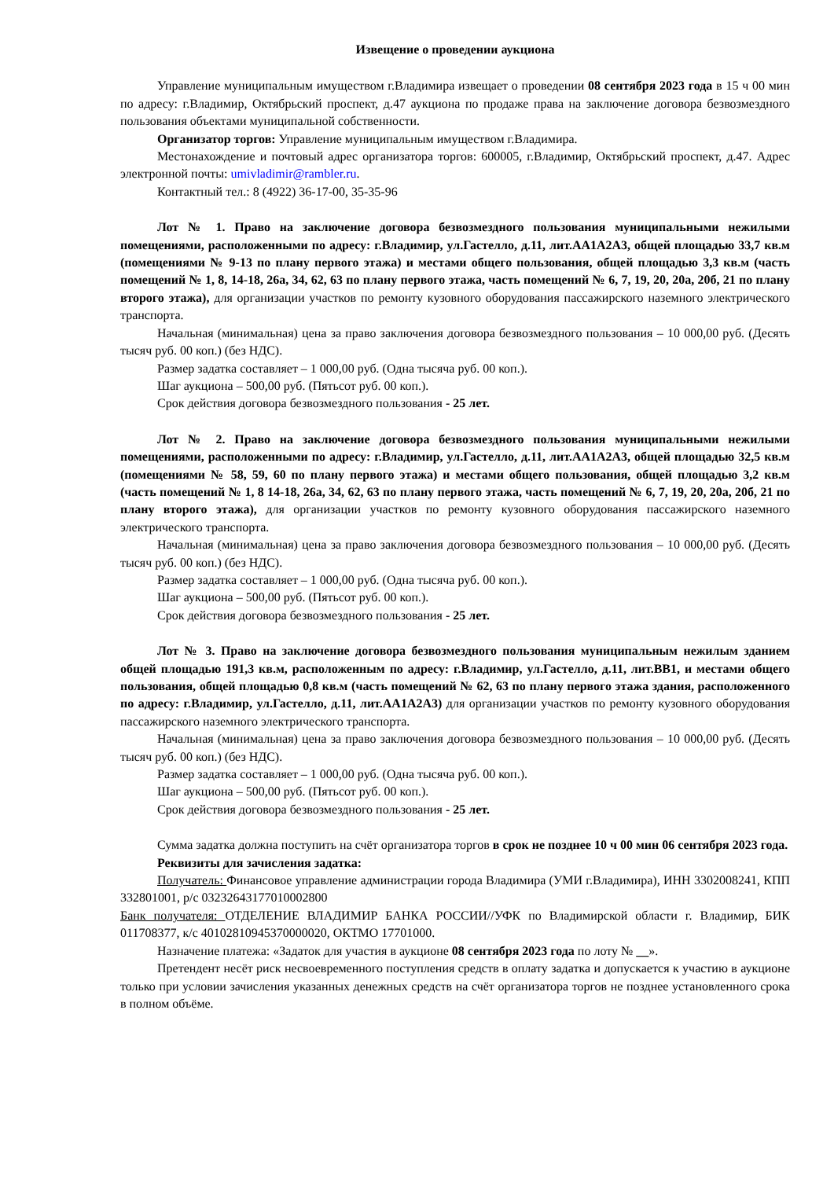Извещение о проведении аукциона
Управление муниципальным имуществом г.Владимира извещает о проведении 08 сентября 2023 года в 15 ч 00 мин по адресу: г.Владимир, Октябрьский проспект, д.47 аукциона по продаже права на заключение договора безвозмездного пользования объектами муниципальной собственности.
Организатор торгов: Управление муниципальным имуществом г.Владимира.
Местонахождение и почтовый адрес организатора торгов: 600005, г.Владимир, Октябрьский проспект, д.47. Адрес электронной почты: umivladimir@rambler.ru.
Контактный тел.: 8 (4922) 36-17-00, 35-35-96
Лот № 1. Право на заключение договора безвозмездного пользования муниципальными нежилыми помещениями, расположенными по адресу: г.Владимир, ул.Гастелло, д.11, лит.АА1А2А3, общей площадью 33,7 кв.м (помещениями № 9-13 по плану первого этажа) и местами общего пользования, общей площадью 3,3 кв.м (часть помещений № 1, 8, 14-18, 26а, 34, 62, 63 по плану первого этажа, часть помещений № 6, 7, 19, 20, 20а, 20б, 21 по плану второго этажа), для организации участков по ремонту кузовного оборудования пассажирского наземного электрического транспорта.
Начальная (минимальная) цена за право заключения договора безвозмездного пользования – 10 000,00 руб. (Десять тысяч руб. 00 коп.) (без НДС).
Размер задатка составляет – 1 000,00 руб. (Одна тысяча руб. 00 коп.).
Шаг аукциона – 500,00 руб. (Пятьсот руб. 00 коп.).
Срок действия договора безвозмездного пользования - 25 лет.
Лот № 2. Право на заключение договора безвозмездного пользования муниципальными нежилыми помещениями, расположенными по адресу: г.Владимир, ул.Гастелло, д.11, лит.АА1А2А3, общей площадью 32,5 кв.м (помещениями № 58, 59, 60 по плану первого этажа) и местами общего пользования, общей площадью 3,2 кв.м (часть помещений № 1, 8 14-18, 26а, 34, 62, 63 по плану первого этажа, часть помещений № 6, 7, 19, 20, 20а, 20б, 21 по плану второго этажа), для организации участков по ремонту кузовного оборудования пассажирского наземного электрического транспорта.
Начальная (минимальная) цена за право заключения договора безвозмездного пользования – 10 000,00 руб. (Десять тысяч руб. 00 коп.) (без НДС).
Размер задатка составляет – 1 000,00 руб. (Одна тысяча руб. 00 коп.).
Шаг аукциона – 500,00 руб. (Пятьсот руб. 00 коп.).
Срок действия договора безвозмездного пользования - 25 лет.
Лот № 3. Право на заключение договора безвозмездного пользования муниципальным нежилым зданием общей площадью 191,3 кв.м, расположенным по адресу: г.Владимир, ул.Гастелло, д.11, лит.ВВ1, и местами общего пользования, общей площадью 0,8 кв.м (часть помещений № 62, 63 по плану первого этажа здания, расположенного по адресу: г.Владимир, ул.Гастелло, д.11, лит.АА1А2А3) для организации участков по ремонту кузовного оборудования пассажирского наземного электрического транспорта.
Начальная (минимальная) цена за право заключения договора безвозмездного пользования – 10 000,00 руб. (Десять тысяч руб. 00 коп.) (без НДС).
Размер задатка составляет – 1 000,00 руб. (Одна тысяча руб. 00 коп.).
Шаг аукциона – 500,00 руб. (Пятьсот руб. 00 коп.).
Срок действия договора безвозмездного пользования - 25 лет.
Сумма задатка должна поступить на счёт организатора торгов в срок не позднее 10 ч 00 мин 06 сентября 2023 года.
Реквизиты для зачисления задатка:
Получатель: Финансовое управление администрации города Владимира (УМИ г.Владимира), ИНН 3302008241, КПП 332801001, р/с 03232643177010002800
Банк получателя: ОТДЕЛЕНИЕ ВЛАДИМИР БАНКА РОССИИ//УФК по Владимирской области г. Владимир, БИК 011708377, к/с 40102810945370000020, ОКТМО 17701000.
Назначение платежа: «Задаток для участия в аукционе 08 сентября 2023 года по лоту № __».
Претендент несёт риск несвоевременного поступления средств в оплату задатка и допускается к участию в аукционе только при условии зачисления указанных денежных средств на счёт организатора торгов не позднее установленного срока в полном объёме.